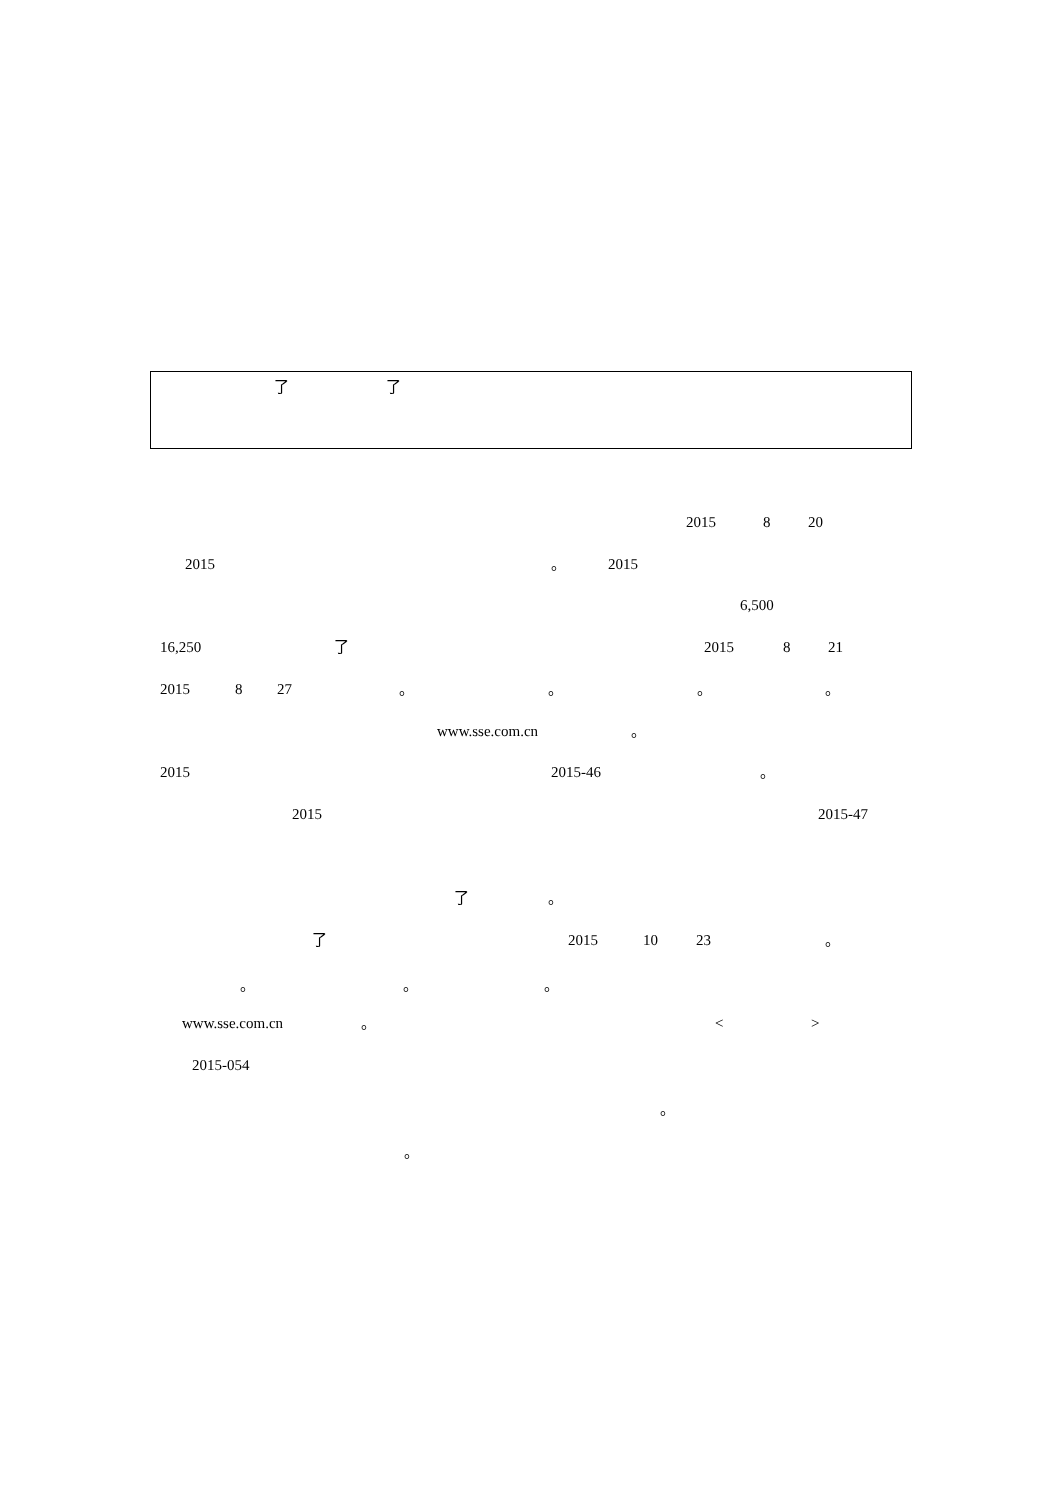了 了
2015 8 20
2015 。 2015
6,500
16,250 了 2015 8 21
2015 8 27 。 。 。 。
www.sse.com.cn 。
2015 2015-46 。
2015 2015-47
了 。
了 2015 10 23 。
。 。 。
www.sse.com.cn 。 < >
2015-054
。
。